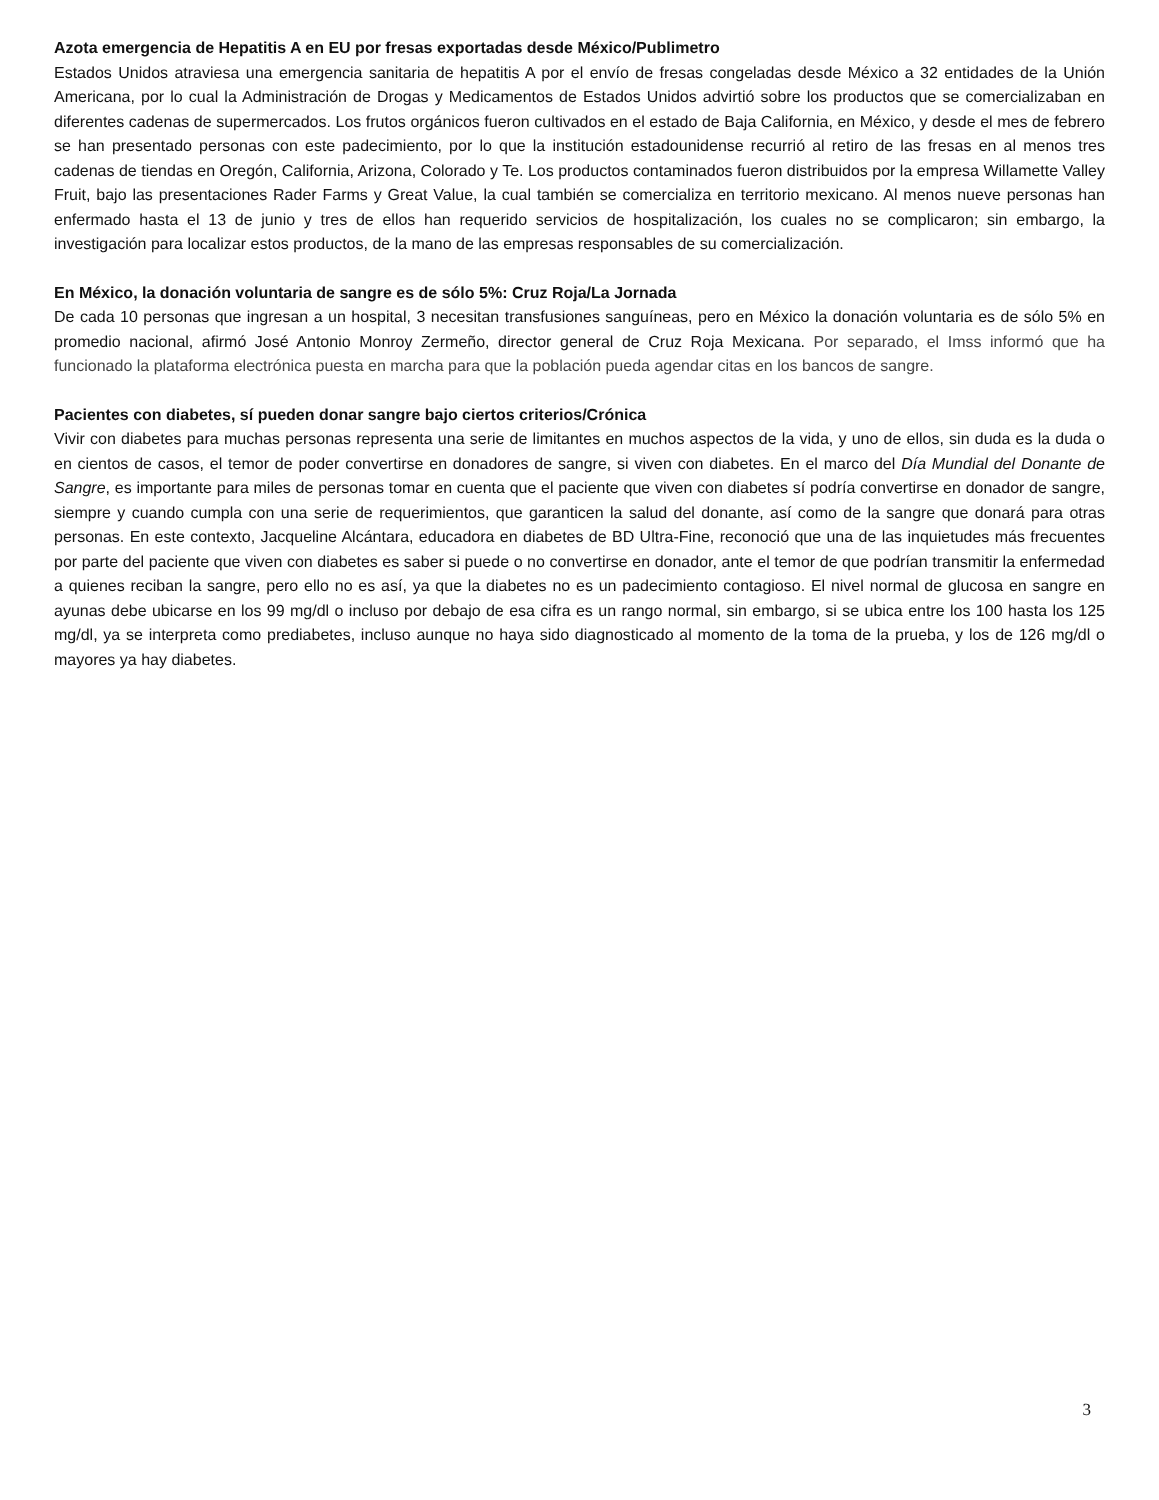Azota emergencia de Hepatitis A en EU por fresas exportadas desde México/Publimetro
Estados Unidos atraviesa una emergencia sanitaria de hepatitis A por el envío de fresas congeladas desde México a 32 entidades de la Unión Americana, por lo cual la Administración de Drogas y Medicamentos de Estados Unidos advirtió sobre los productos que se comercializaban en diferentes cadenas de supermercados. Los frutos orgánicos fueron cultivados en el estado de Baja California, en México, y desde el mes de febrero se han presentado personas con este padecimiento, por lo que la institución estadounidense recurrió al retiro de las fresas en al menos tres cadenas de tiendas en Oregón, California, Arizona, Colorado y Te. Los productos contaminados fueron distribuidos por la empresa Willamette Valley Fruit, bajo las presentaciones Rader Farms y Great Value, la cual también se comercializa en territorio mexicano. Al menos nueve personas han enfermado hasta el 13 de junio y tres de ellos han requerido servicios de hospitalización, los cuales no se complicaron; sin embargo, la investigación para localizar estos productos, de la mano de las empresas responsables de su comercialización.
En México, la donación voluntaria de sangre es de sólo 5%: Cruz Roja/La Jornada
De cada 10 personas que ingresan a un hospital, 3 necesitan transfusiones sanguíneas, pero en México la donación voluntaria es de sólo 5% en promedio nacional, afirmó José Antonio Monroy Zermeño, director general de Cruz Roja Mexicana. Por separado, el Imss informó que ha funcionado la plataforma electrónica puesta en marcha para que la población pueda agendar citas en los bancos de sangre.
Pacientes con diabetes, sí pueden donar sangre bajo ciertos criterios/Crónica
Vivir con diabetes para muchas personas representa una serie de limitantes en muchos aspectos de la vida, y uno de ellos, sin duda es la duda o en cientos de casos, el temor de poder convertirse en donadores de sangre, si viven con diabetes. En el marco del Día Mundial del Donante de Sangre, es importante para miles de personas tomar en cuenta que el paciente que viven con diabetes sí podría convertirse en donador de sangre, siempre y cuando cumpla con una serie de requerimientos, que garanticen la salud del donante, así como de la sangre que donará para otras personas. En este contexto, Jacqueline Alcántara, educadora en diabetes de BD Ultra-Fine, reconoció que una de las inquietudes más frecuentes por parte del paciente que viven con diabetes es saber si puede o no convertirse en donador, ante el temor de que podrían transmitir la enfermedad a quienes reciban la sangre, pero ello no es así, ya que la diabetes no es un padecimiento contagioso. El nivel normal de glucosa en sangre en ayunas debe ubicarse en los 99 mg/dl o incluso por debajo de esa cifra es un rango normal, sin embargo, si se ubica entre los 100 hasta los 125 mg/dl, ya se interpreta como prediabetes, incluso aunque no haya sido diagnosticado al momento de la toma de la prueba, y los de 126 mg/dl o mayores ya hay diabetes.
3